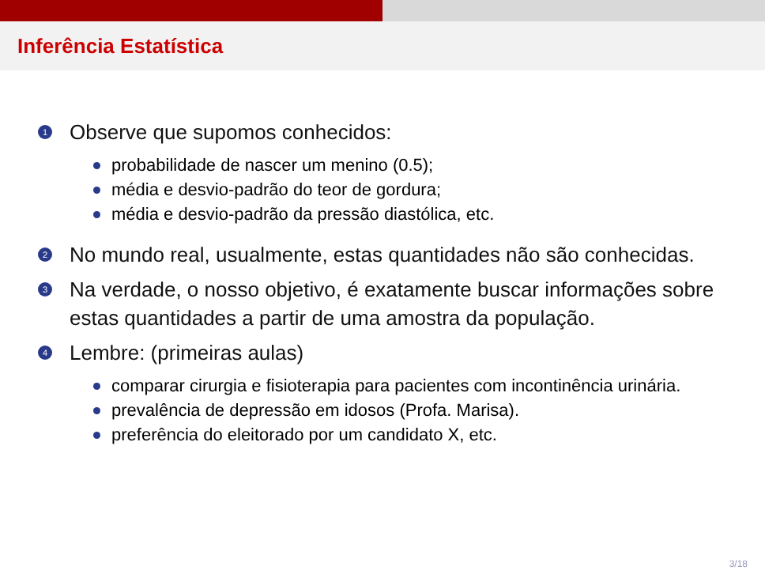Inferência Estatística
1 Observe que supomos conhecidos:
probabilidade de nascer um menino (0.5);
média e desvio-padrão do teor de gordura;
média e desvio-padrão da pressão diastólica, etc.
2 No mundo real, usualmente, estas quantidades não são conhecidas.
3 Na verdade, o nosso objetivo, é exatamente buscar informações sobre estas quantidades a partir de uma amostra da população.
4 Lembre: (primeiras aulas)
comparar cirurgia e fisioterapia para pacientes com incontinência urinária.
prevalência de depressão em idosos (Profa. Marisa).
preferência do eleitorado por um candidato X, etc.
3/18